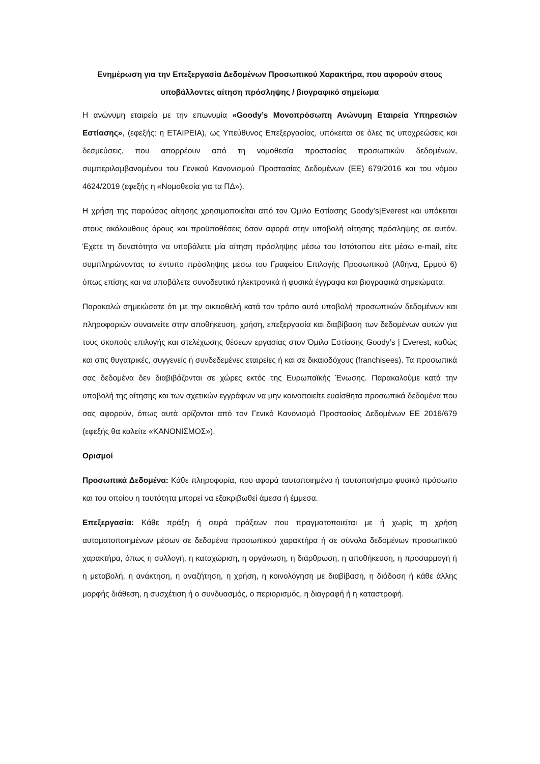Ενημέρωση για την Επεξεργασία Δεδομένων Προσωπικού Χαρακτήρα, που αφορούν στους υποβάλλοντες αίτηση πρόσληψης / βιογραφικό σημείωμα
Η ανώνυμη εταιρεία με την επωνυμία «Goody’s Μονοπρόσωπη Ανώνυμη Εταιρεία Υπηρεσιών Εστίασης», (εφεξής: η ΕΤΑΙΡΕΙΑ), ως Υπεύθυνος Επεξεργασίας, υπόκειται σε όλες τις υποχρεώσεις και δεσμεύσεις, που απορρέουν από τη νομοθεσία προστασίας προσωπικών δεδομένων, συμπεριλαμβανομένου του Γενικού Κανονισμού Προστασίας Δεδομένων (ΕΕ) 679/2016 και του νόμου 4624/2019 (εφεξής η «Νομοθεσία για τα ΠΔ»).
Η χρήση της παρούσας αίτησης χρησιμοποιείται από τον Όμιλο Εστίασης Goody’s|Everest και υπόκειται στους ακόλουθους όρους και προϋποθέσεις όσον αφορά στην υποβολή αίτησης πρόσληψης σε αυτόν. Έχετε τη δυνατότητα να υποβάλετε μία αίτηση πρόσληψης μέσω του Ιστότοπου είτε μέσω e-mail, είτε συμπληρώνοντας το έντυπο πρόσληψης μέσω του Γραφείου Επιλογής Προσωπικού (Αθήνα, Ερμού 6) όπως επίσης και να υποβάλετε συνοδευτικά ηλεκτρονικά ή φυσικά έγγραφα και βιογραφικά σημειώματα.
Παρακαλώ σημειώσατε ότι με την οικειοθελή κατά τον τρόπο αυτό υποβολή προσωπικών δεδομένων και πληροφοριών συναινείτε στην αποθήκευση, χρήση, επεξεργασία και διαβίβαση των δεδομένων αυτών για τους σκοπούς επιλογής και στελέχωσης θέσεων εργασίας στον Όμιλο Εστίασης Goody’s | Everest, καθώς και στις θυγατρικές, συγγενείς ή συνδεδεμένες εταιρείες ή και σε δικαιοδόχους (franchisees). Τα προσωπικά σας δεδομένα δεν διαβιβάζονται σε χώρες εκτός της Ευρωπαϊκής Ένωσης. Παρακαλούμε κατά την υποβολή της αίτησης και των σχετικών εγγράφων να μην κοινοποιείτε ευαίσθητα προσωπικά δεδομένα που σας αφορούν, όπως αυτά ορίζονται από τον Γενικό Κανονισμό Προστασίας Δεδομένων ΕΕ 2016/679 (εφεξής θα καλείτε «ΚΑΝΟΝΙΣΜΟΣ»).
Ορισμοί
Προσωπικά Δεδομένα: Κάθε πληροφορία, που αφορά ταυτοποιημένο ή ταυτοποιήσιμο φυσικό πρόσωπο και του οποίου η ταυτότητα μπορεί να εξακριβωθεί άμεσα ή έμμεσα.
Επεξεργασία: Κάθε πράξη ή σειρά πράξεων που πραγματοποιείται με ή χωρίς τη χρήση αυτοματοποιημένων μέσων σε δεδομένα προσωπικού χαρακτήρα ή σε σύνολα δεδομένων προσωπικού χαρακτήρα, όπως η συλλογή, η καταχώριση, η οργάνωση, η διάρθρωση, η αποθήκευση, η προσαρμογή ή η μεταβολή, η ανάκτηση, η αναζήτηση, η χρήση, η κοινολόγηση με διαβίβαση, η διάδοση ή κάθε άλλης μορφής διάθεση, η συσχέτιση ή ο συνδυασμός, ο περιορισμός, η διαγραφή ή η καταστροφή.